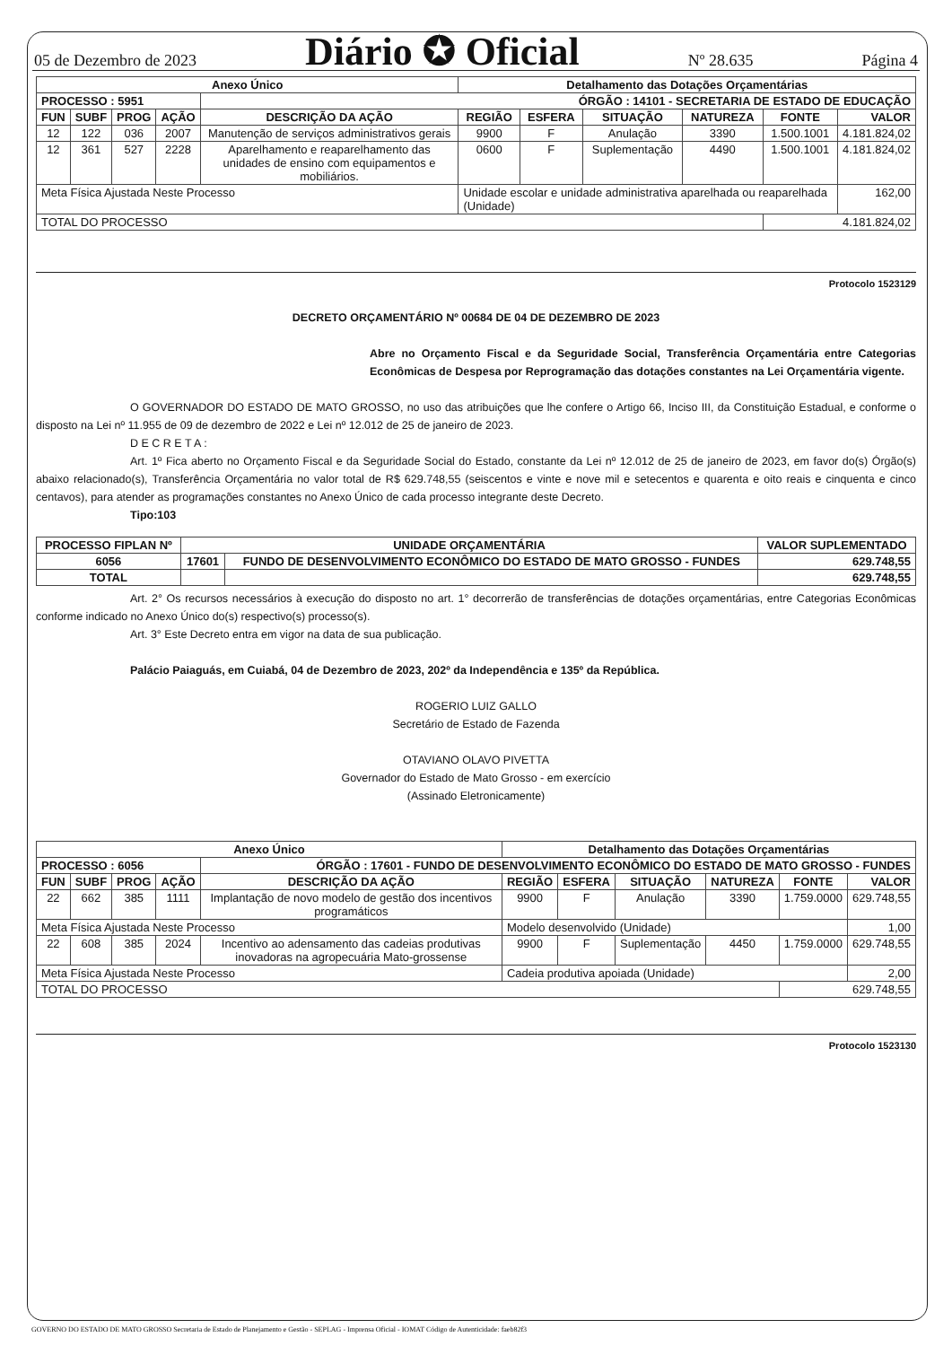05 de Dezembro de 2023 Diário ✪ Oficial Nº 28.635 Página 4
| Anexo Único | | | | | Detalhamento das Dotações Orçamentárias | | | | | |
| --- | --- | --- | --- | --- | --- | --- | --- | --- | --- | --- |
| PROCESSO : 5951 | | | | ÓRGÃO : 14101 - SECRETARIA DE ESTADO DE EDUCAÇÃO | | | | | | |
| FUN | SUBF | PROG | AÇÃO | DESCRIÇÃO DA AÇÃO | REGIÃO | ESFERA | SITUAÇÃO | NATUREZA | FONTE | VALOR |
| 12 | 122 | 036 | 2007 | Manutenção de serviços administrativos gerais | 9900 | F | Anulação | 3390 | 1.500.1001 | 4.181.824,02 |
| 12 | 361 | 527 | 2228 | Aparelhamento e reaparelhamento das unidades de ensino com equipamentos e mobiliários. | 0600 | F | Suplementação | 4490 | 1.500.1001 | 4.181.824,02 |
| Meta Física Ajustada Neste Processo | | | | | Unidade escolar e unidade administrativa aparelhada ou reaparelhada (Unidade) | | | | | 162,00 |
| TOTAL DO PROCESSO | | | | | | | | | 4.181.824,02 | |
Protocolo 1523129
DECRETO ORÇAMENTÁRIO Nº 00684 DE 04 DE DEZEMBRO DE 2023
Abre no Orçamento Fiscal e da Seguridade Social, Transferência Orçamentária entre Categorias Econômicas de Despesa por Reprogramação das dotações constantes na Lei Orçamentária vigente.
O GOVERNADOR DO ESTADO DE MATO GROSSO, no uso das atribuições que lhe confere o Artigo 66, Inciso III, da Constituição Estadual, e conforme o disposto na Lei nº 11.955 de 09 de dezembro de 2022 e Lei nº 12.012 de 25 de janeiro de 2023.
D E C R E T A :
Art. 1º Fica aberto no Orçamento Fiscal e da Seguridade Social do Estado, constante da Lei nº 12.012 de 25 de janeiro de 2023, em favor do(s) Órgão(s) abaixo relacionado(s), Transferência Orçamentária no valor total de R$ 629.748,55 (seiscentos e vinte e nove mil e setecentos e quarenta e oito reais e cinquenta e cinco centavos), para atender as programações constantes no Anexo Único de cada processo integrante deste Decreto.
Tipo:103
| PROCESSO FIPLAN Nº | UNIDADE ORÇAMENTÁRIA | | VALOR SUPLEMENTADO |
| --- | --- | --- | --- |
| 6056 | 17601 | FUNDO DE DESENVOLVIMENTO ECONÔMICO DO ESTADO DE MATO GROSSO - FUNDES | 629.748,55 |
| TOTAL | | | 629.748,55 |
Art. 2° Os recursos necessários à execução do disposto no art. 1° decorrerão de transferências de dotações orçamentárias, entre Categorias Econômicas conforme indicado no Anexo Único do(s) respectivo(s) processo(s).
Art. 3° Este Decreto entra em vigor na data de sua publicação.
Palácio Paiaguás, em Cuiabá, 04 de Dezembro de 2023, 202º da Independência e 135º da República.
ROGERIO LUIZ GALLO
Secretário de Estado de Fazenda
OTAVIANO OLAVO PIVETTA
Governador do Estado de Mato Grosso - em exercício
(Assinado Eletronicamente)
| Anexo Único | | | | | Detalhamento das Dotações Orçamentárias | | | | | |
| --- | --- | --- | --- | --- | --- | --- | --- | --- | --- | --- |
| PROCESSO : 6056 | | | | ÓRGÃO : 17601 - FUNDO DE DESENVOLVIMENTO ECONÔMICO DO ESTADO DE MATO GROSSO - FUNDES | | | | | | |
| FUN | SUBF | PROG | AÇÃO | DESCRIÇÃO DA AÇÃO | REGIÃO | ESFERA | SITUAÇÃO | NATUREZA | FONTE | VALOR |
| 22 | 662 | 385 | 1111 | Implantação de novo modelo de gestão dos incentivos programáticos | 9900 | F | Anulação | 3390 | 1.759.0000 | 629.748,55 |
| Meta Física Ajustada Neste Processo | | | | | Modelo desenvolvido (Unidade) | | | | | 1,00 |
| 22 | 608 | 385 | 2024 | Incentivo ao adensamento das cadeias produtivas inovadoras na agropecuária Mato-grossense | 9900 | F | Suplementação | 4450 | 1.759.0000 | 629.748,55 |
| Meta Física Ajustada Neste Processo | | | | | Cadeia produtiva apoiada (Unidade) | | | | | 2,00 |
| TOTAL DO PROCESSO | | | | | | | | | 629.748,55 | |
Protocolo 1523130
GOVERNO DO ESTADO DE MATO GROSSO Secretaria de Estado de Planejamento e Gestão - SEPLAG - Imprensa Oficial - IOMAT Código de Autenticidade: faeb82f3